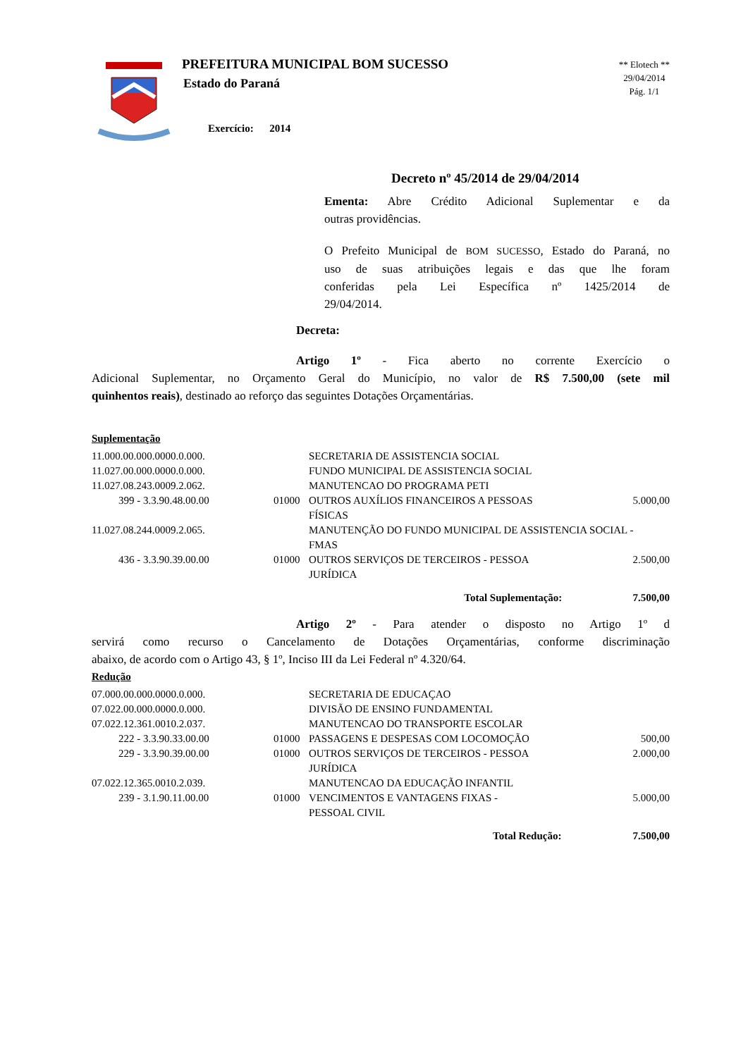PREFEITURA MUNICIPAL BOM SUCESSO
Estado do Paraná
Exercício: 2014
** Elotech **
29/04/2014
Pág. 1/1
Decreto nº 45/2014 de 29/04/2014
Ementa: Abre Crédito Adicional Suplementar e da
outras providências.
O Prefeito Municipal de BOM SUCESSO, Estado do Paraná, no
uso de suas atribuições legais e das que lhe foram
conferidas pela Lei Específica nº 1425/2014 de
29/04/2014.
Decreta:
Artigo 1º - Fica aberto no corrente Exercício o
Adicional Suplementar, no Orçamento Geral do Município, no valor de R$ 7.500,00 (sete mil
quinhentos reais), destinado ao reforço das seguintes Dotações Orçamentárias.
Suplementação
| 11.000.00.000.0000.0.000. | | SECRETARIA DE ASSISTENCIA SOCIAL | |
| 11.027.00.000.0000.0.000. | | FUNDO MUNICIPAL DE ASSISTENCIA SOCIAL | |
| 11.027.08.243.0009.2.062. | | MANUTENCAO DO PROGRAMA PETI | |
| 399 - 3.3.90.48.00.00 | 01000 | OUTROS AUXÍLIOS FINANCEIROS A PESSOAS FÍSICAS | 5.000,00 |
| 11.027.08.244.0009.2.065. | | MANUTENÇÃO DO FUNDO MUNICIPAL DE ASSISTENCIA SOCIAL - FMAS | |
| 436 - 3.3.90.39.00.00 | 01000 | OUTROS SERVIÇOS DE TERCEIROS - PESSOA JURÍDICA | 2.500,00 |
| Total Suplementação: | | | 7.500,00 |
Artigo 2º - Para atender o disposto no Artigo 1º d
servirá como recurso o Cancelamento de Dotações Orçamentárias, conforme discriminação
abaixo, de acordo com o Artigo 43, § 1º, Inciso III da Lei Federal nº 4.320/64.
Redução
| 07.000.00.000.0000.0.000. | | SECRETARIA DE EDUCAÇAO | |
| 07.022.00.000.0000.0.000. | | DIVISÃO DE ENSINO FUNDAMENTAL | |
| 07.022.12.361.0010.2.037. | | MANUTENCAO DO TRANSPORTE ESCOLAR | |
| 222 - 3.3.90.33.00.00 | 01000 | PASSAGENS E DESPESAS COM LOCOMOÇÃO | 500,00 |
| 229 - 3.3.90.39.00.00 | 01000 | OUTROS SERVIÇOS DE TERCEIROS - PESSOA JURÍDICA | 2.000,00 |
| 07.022.12.365.0010.2.039. | | MANUTENCAO DA EDUCAÇÃO INFANTIL | |
| 239 - 3.1.90.11.00.00 | 01000 | VENCIMENTOS E VANTAGENS FIXAS - PESSOAL CIVIL | 5.000,00 |
| Total Redução: | | | 7.500,00 |